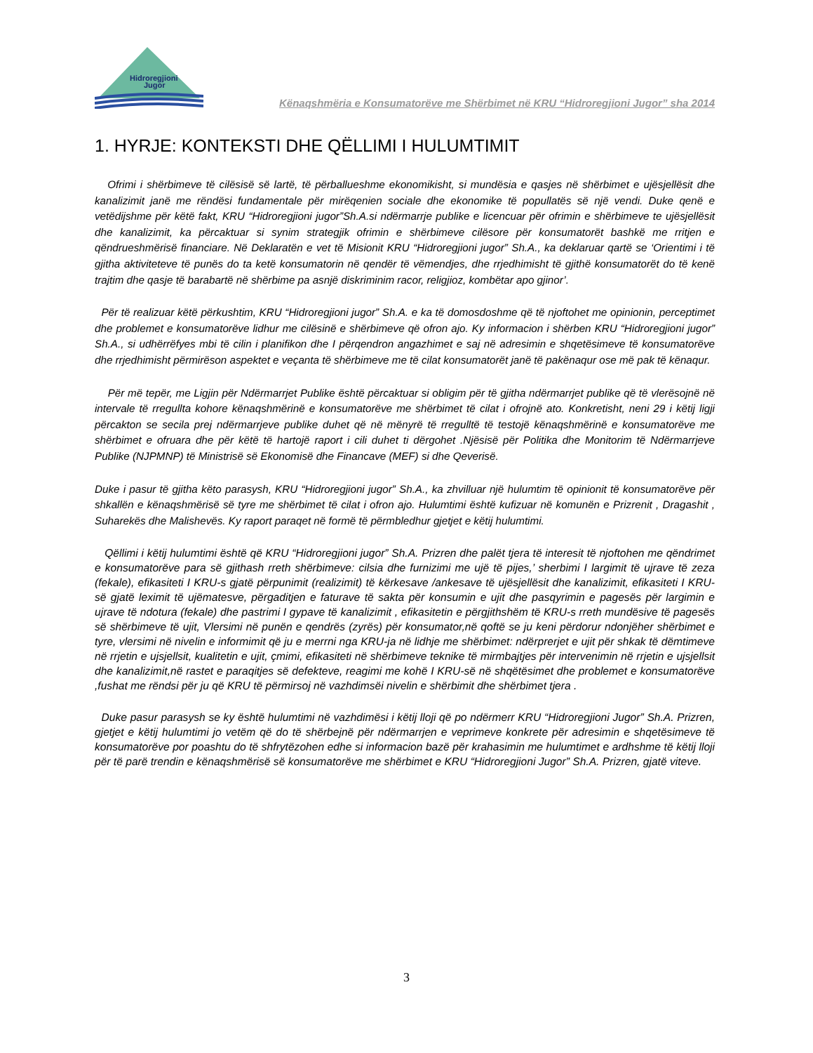Hidroregjioni
Jugor
Kënaqshmëria e Konsumatorëve me Shërbimet në KRU “Hidroregjioni Jugor” sha 2014
1. HYRJE: KONTEKSTI DHE QËLLIMI I HULUMTIMIT
Ofrimi i shërbimeve të cilësisë së lartë, të përballueshme ekonomikisht, si mundësia e qasjes në shërbimet e ujësjellësit dhe kanalizimit janë me rëndësi fundamentale për mirëqenien sociale dhe ekonomike të popullatës së një vendi. Duke qenë e vetëdijshme për këtë fakt, KRU “Hidroregjioni jugor”Sh.A.si ndërmarrje publike e licencuar për ofrimin e shërbimeve te ujësjellësit dhe kanalizimit, ka përcaktuar si synim strategjik ofrimin e shërbimeve cilësore për konsumatorët bashkë me rritjen e qëndrueshmërisë financiare. Në Deklaratën e vet të Misionit KRU “Hidroregjioni jugor” Sh.A., ka deklaruar qartë se ‘Orientimi i të gjitha aktiviteteve të punës do ta ketë konsumatorin në qendër të vëmendjes, dhe rrjedhimisht të gjithë konsumatorët do të kenë trajtim dhe qasje të barabartë në shërbime pa asnjë diskriminim racor, religjioz, kombëtar apo gjinor’.
Për të realizuar këtë përkushtim, KRU “Hidroregjioni jugor” Sh.A. e ka të domosdoshme që të njoftohet me opinionin, perceptimet dhe problemet e konsumatorëve lidhur me cilësinë e shërbimeve që ofron ajo. Ky informacion i shërben KRU “Hidroregjioni jugor” Sh.A., si udhërrëfyes mbi të cilin i planifikon dhe I përqendron angazhimet e saj në adresimin e shqetësimeve të konsumatorëve dhe rrjedhimisht përmirëson aspektet e veçanta të shërbimeve me të cilat konsumatorët janë të pakënaqur ose më pak të kënaqur.
Për më tepër, me Ligjin për Ndërmarrjet Publike është përcaktuar si obligim për të gjitha ndërmarrjet publike që të vlerësojnë në intervale të rregullta kohore kënaqshmërinë e konsumatorëve me shërbimet të cilat i ofrojnë ato. Konkretisht, neni 29 i këtij ligji përcakton se secila prej ndërmarrjeve publike duhet që në mënyrë të rregulltë të testojë kënaqshmërinë e konsumatorëve me shërbimet e ofruara dhe për këtë të hartojë raport i cili duhet ti dërgohet .Njësisë për Politika dhe Monitorim të Ndërmarrjeve Publike (NJPMNP) të Ministrisë së Ekonomisë dhe Financave (MEF) si dhe Qeverisë.
Duke i pasur të gjitha këto parasysh, KRU “Hidroregjioni jugor” Sh.A., ka zhvilluar një hulumtim të opinionit të konsumatorëve për shkallën e kënaqshmërisë së tyre me shërbimet të cilat i ofron ajo. Hulumtimi është kufizuar në komunën e Prizrenit , Dragashit , Suharekës dhe Malishevës. Ky raport paraqet në formë të përmbledhur gjetjet e këtij hulumtimi.
Qëllimi i këtij hulumtimi është që KRU “Hidroregjioni jugor” Sh.A. Prizren dhe palët tjera të interesit të njoftohen me qëndrimet e konsumatorëve para së gjithash rreth shërbimeve: cilsia dhe furnizimi me ujë të pijes,’ sherbimi I largimit të ujrave të zeza (fekale), efikasiteti I KRU-s gjatë përpunimit (realizimit) të kërkesave /ankesave të ujësjellësit dhe kanalizimit, efikasiteti I KRU-së gjatë leximit të ujëmatesve, përgaditjen e faturave të sakta për konsumin e ujit dhe pasqyrimin e pagesës për largimin e ujrave të ndotura (fekale) dhe pastrimi I gypave të kanalizimit , efikasitetin e përgjithshëm të KRU-s rreth mundësive të pagesës së shërbimeve të ujit, Vlersimi në punën e qendrës (zyrës) për konsumator,në qoftë se ju keni përdorur ndonjëher shërbimet e tyre, vlersimi në nivelin e informimit që ju e merrni nga KRU-ja në lidhje me shërbimet: ndërprerjet e ujit për shkak të dëmtimeve në rrjetin e ujsjellsit, kualitetin e ujit, çmimi, efikasiteti në shërbimeve teknike të mirmbajtjes për intervenimin në rrjetin e ujsjellsit dhe kanalizimit,në rastet e paraqitjes së defekteve, reagimi me kohë I KRU-së në shqëtësimet dhe problemet e konsumatorëve ,fushat me rëndsi për ju që KRU të përmirsoj në vazhdimsëi nivelin e shërbimit dhe shërbimet tjera .
Duke pasur parasysh se ky është hulumtimi në vazhdimësi i këtij lloji që po ndërmerr KRU “Hidroregjioni Jugor” Sh.A. Prizren, gjetjet e këtij hulumtimi jo vetëm që do të shërbejnë për ndërmarrjen e veprimeve konkrete për adresimin e shqetësimeve të konsumatorëve por poashtu do të shfrytëzohen edhe si informacion bazë për krahasimin me hulumtimet e ardhshme të këtij lloji për të parë trendin e kënaqshmërisë së konsumatorëve me shërbimet e KRU “Hidroregjioni Jugor” Sh.A. Prizren, gjatë viteve.
3